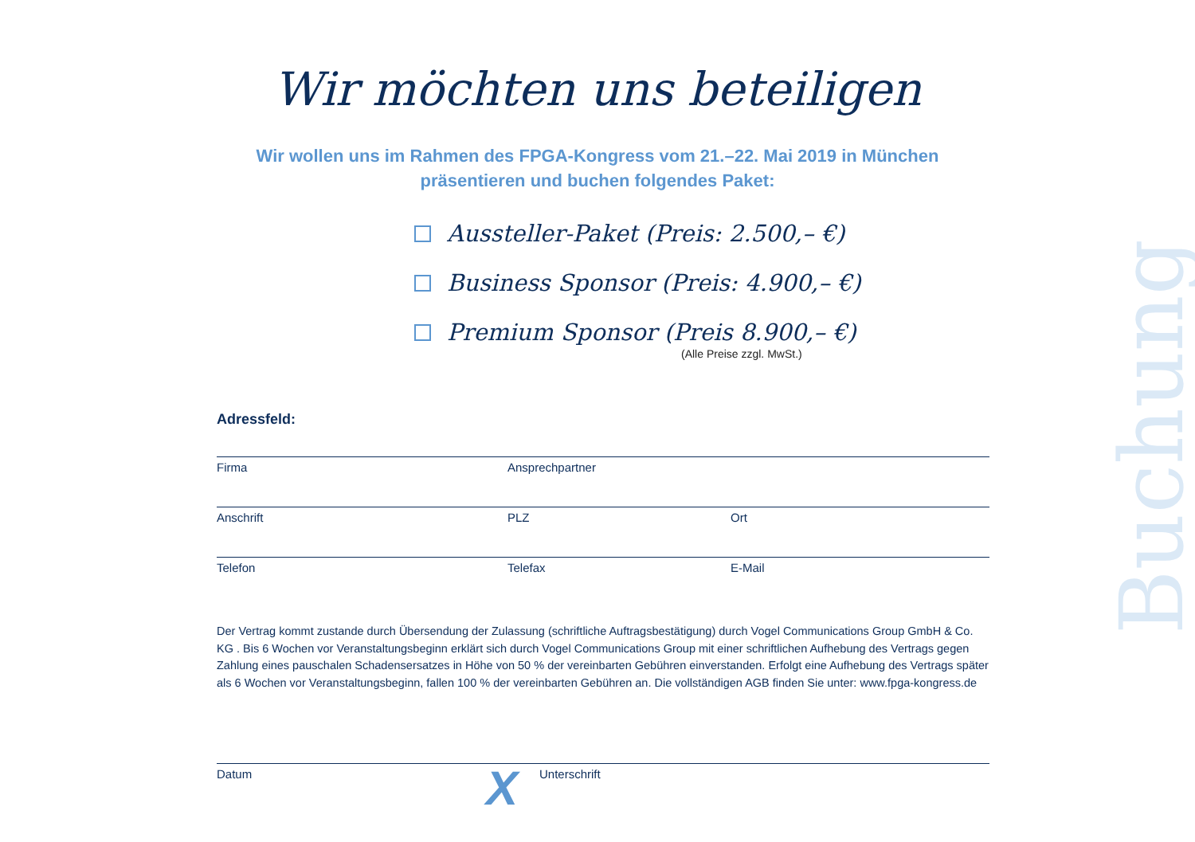Wir möchten uns beteiligen
Wir wollen uns im Rahmen des FPGA-Kongress vom 21.–22. Mai 2019 in München
präsentieren und buchen folgendes Paket:
Aussteller-Paket (Preis: 2.500,– €)
Business Sponsor (Preis: 4.900,– €)
Premium Sponsor (Preis 8.900,– €)
(Alle Preise zzgl. MwSt.)
Adressfeld:
Firma Ansprechpartner
Anschrift PLZ Ort
Telefon Telefax E-Mail
Der Vertrag kommt zustande durch Übersendung der Zulassung (schriftliche Auftragsbestätigung) durch Vogel Communications Group GmbH & Co. KG . Bis 6 Wochen vor Veranstaltungsbeginn erklärt sich durch Vogel Communications Group mit einer schriftlichen Aufhebung des Vertrags gegen Zahlung eines pauschalen Schadensersatzes in Höhe von 50 % der vereinbarten Gebühren einverstanden. Erfolgt eine Aufhebung des Vertrags später als 6 Wochen vor Veranstaltungsbeginn, fallen 100 % der vereinbarten Gebühren an. Die vollständigen AGB finden Sie unter: www.fpga-kongress.de
Datum Unterschrift
X
Buchung